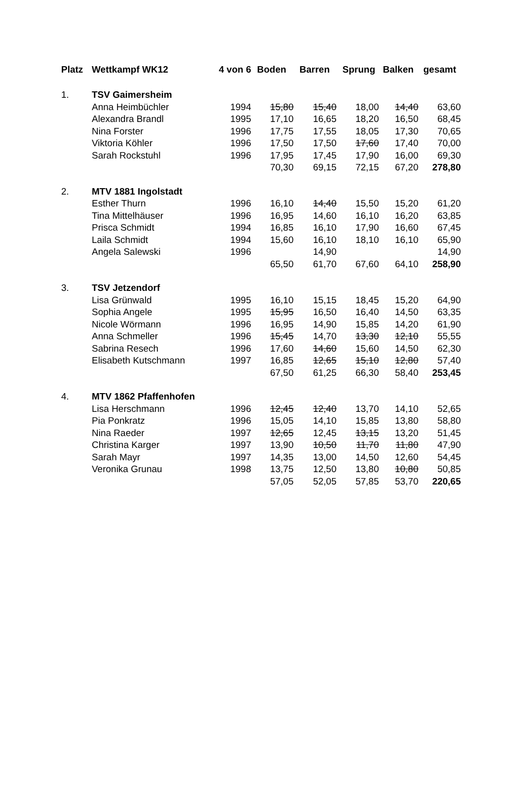| Platz | Wettkampf WK12 | 4 von 6 | Boden | Barren | Sprung | Balken | gesamt |
| --- | --- | --- | --- | --- | --- | --- | --- |
| 1. | TSV Gaimersheim | | | | | | |
| | Anna Heimbüchler | 1994 | 15,80 | 15,40 | 18,00 | 14,40 | 63,60 |
| | Alexandra Brandl | 1995 | 17,10 | 16,65 | 18,20 | 16,50 | 68,45 |
| | Nina Forster | 1996 | 17,75 | 17,55 | 18,05 | 17,30 | 70,65 |
| | Viktoria Köhler | 1996 | 17,50 | 17,50 | 17,60 | 17,40 | 70,00 |
| | Sarah Rockstuhl | 1996 | 17,95 | 17,45 | 17,90 | 16,00 | 69,30 |
| | | | 70,30 | 69,15 | 72,15 | 67,20 | 278,80 |
| 2. | MTV 1881 Ingolstadt | | | | | | |
| | Esther Thurn | 1996 | 16,10 | 14,40 | 15,50 | 15,20 | 61,20 |
| | Tina Mittelhäuser | 1996 | 16,95 | 14,60 | 16,10 | 16,20 | 63,85 |
| | Prisca Schmidt | 1994 | 16,85 | 16,10 | 17,90 | 16,60 | 67,45 |
| | Laila Schmidt | 1994 | 15,60 | 16,10 | 18,10 | 16,10 | 65,90 |
| | Angela Salewski | 1996 | | 14,90 | | | 14,90 |
| | | | 65,50 | 61,70 | 67,60 | 64,10 | 258,90 |
| 3. | TSV Jetzendorf | | | | | | |
| | Lisa Grünwald | 1995 | 16,10 | 15,15 | 18,45 | 15,20 | 64,90 |
| | Sophia Angele | 1995 | 15,95 | 16,50 | 16,40 | 14,50 | 63,35 |
| | Nicole Wörmann | 1996 | 16,95 | 14,90 | 15,85 | 14,20 | 61,90 |
| | Anna Schmeller | 1996 | 15,45 | 14,70 | 13,30 | 12,10 | 55,55 |
| | Sabrina Resech | 1996 | 17,60 | 14,60 | 15,60 | 14,50 | 62,30 |
| | Elisabeth Kutschmann | 1997 | 16,85 | 12,65 | 15,10 | 12,80 | 57,40 |
| | | | 67,50 | 61,25 | 66,30 | 58,40 | 253,45 |
| 4. | MTV 1862 Pfaffenhofen | | | | | | |
| | Lisa Herschmann | 1996 | 12,45 | 12,40 | 13,70 | 14,10 | 52,65 |
| | Pia Ponkratz | 1996 | 15,05 | 14,10 | 15,85 | 13,80 | 58,80 |
| | Nina Raeder | 1997 | 12,65 | 12,45 | 13,15 | 13,20 | 51,45 |
| | Christina Karger | 1997 | 13,90 | 10,50 | 11,70 | 11,80 | 47,90 |
| | Sarah Mayr | 1997 | 14,35 | 13,00 | 14,50 | 12,60 | 54,45 |
| | Veronika Grunau | 1998 | 13,75 | 12,50 | 13,80 | 10,80 | 50,85 |
| | | | 57,05 | 52,05 | 57,85 | 53,70 | 220,65 |